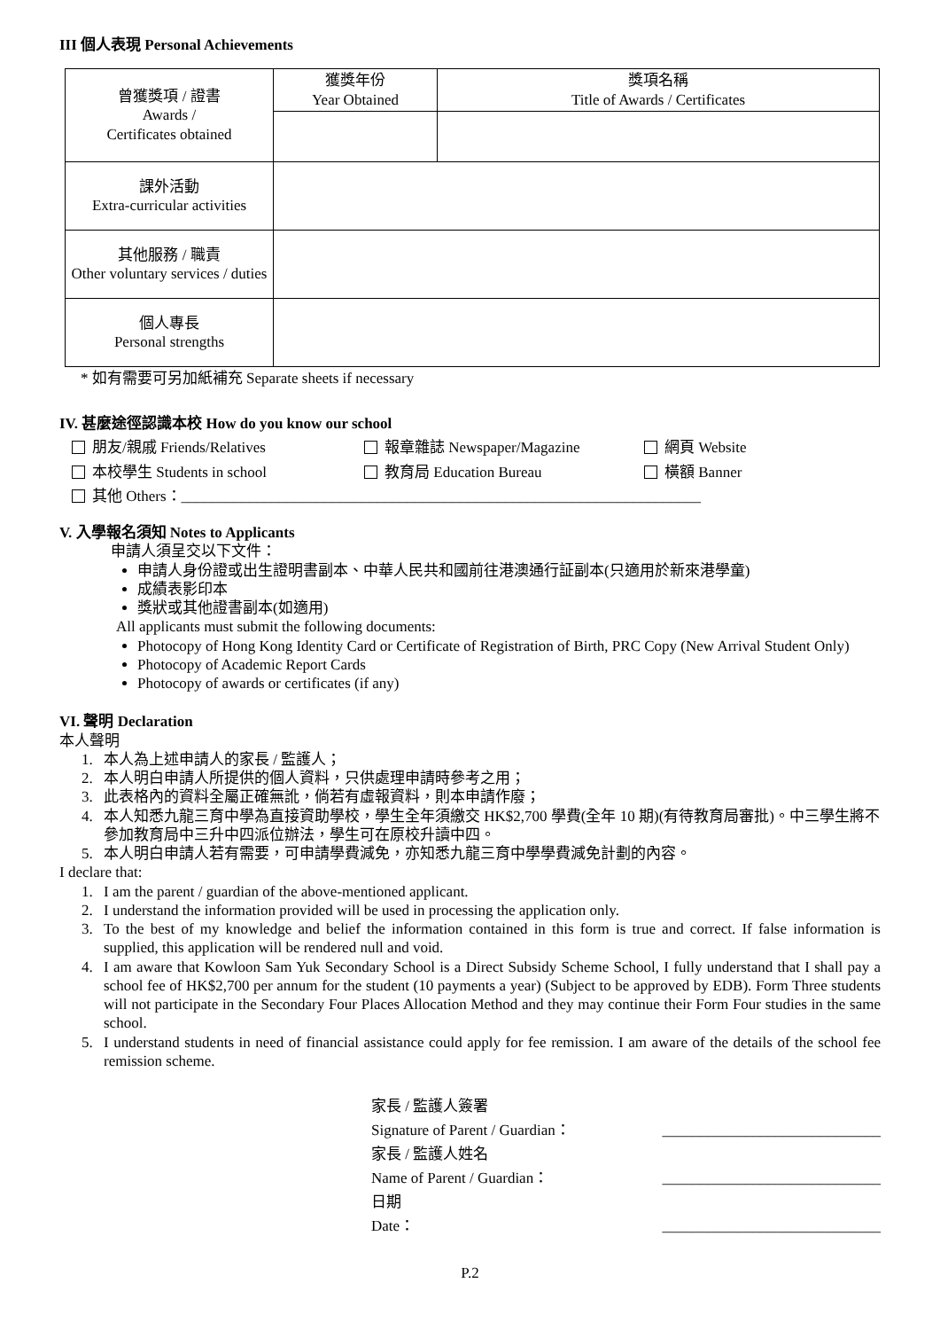III 個人表現 Personal Achievements
| 曾獲獎項 / 證書 Awards / Certificates obtained | 獲獎年份 Year Obtained | 獎項名稱 Title of Awards / Certificates |
| 課外活動 Extra-curricular activities | | |
| 其他服務 / 職責 Other voluntary services / duties | | |
| 個人專長 Personal strengths | | |
* 如有需要可另加紙補充 Separate sheets if necessary
IV. 甚麼途徑認識本校 How do you know our school
朋友/親戚 Friends/Relatives 報章雜誌 Newspaper/Magazine 網頁 Website
本校學生 Students in school 教育局 Education Bureau 橫額 Banner
其他 Others：_____________________________________________________________________
V. 入學報名須知 Notes to Applicants
申請人須呈交以下文件：
申請人身份證或出生證明書副本、中華人民共和國前往港澳通行証副本(只適用於新來港學童)
成績表影印本
獎狀或其他證書副本(如適用)
All applicants must submit the following documents:
Photocopy of Hong Kong Identity Card or Certificate of Registration of Birth, PRC Copy (New Arrival Student Only)
Photocopy of Academic Report Cards
Photocopy of awards or certificates (if any)
VI. 聲明 Declaration
本人聲明
1. 本人為上述申請人的家長 / 監護人；
2. 本人明白申請人所提供的個人資料，只供處理申請時參考之用；
3. 此表格內的資料全屬正確無訛，倘若有虛報資料，則本申請作廢；
4. 本人知悉九龍三育中學為直接資助學校，學生全年須繳交 HK$2,700 學費(全年 10 期)(有待教育局審批)。中三學生將不參加教育局中三升中四派位辦法，學生可在原校升讀中四。
5. 本人明白申請人若有需要，可申請學費減免，亦知悉九龍三育中學學費減免計劃的內容。
I declare that:
1. I am the parent / guardian of the above-mentioned applicant.
2. I understand the information provided will be used in processing the application only.
3. To the best of my knowledge and belief the information contained in this form is true and correct. If false information is supplied, this application will be rendered null and void.
4. I am aware that Kowloon Sam Yuk Secondary School is a Direct Subsidy Scheme School, I fully understand that I shall pay a school fee of HK$2,700 per annum for the student (10 payments a year) (Subject to be approved by EDB). Form Three students will not participate in the Secondary Four Places Allocation Method and they may continue their Form Four studies in the same school.
5. I understand students in need of financial assistance could apply for fee remission. I am aware of the details of the school fee remission scheme.
家長 / 監護人簽署
Signature of Parent / Guardian： _____________________________
家長 / 監護人姓名
Name of Parent / Guardian： _____________________________
日期
Date： _____________________________
P.2